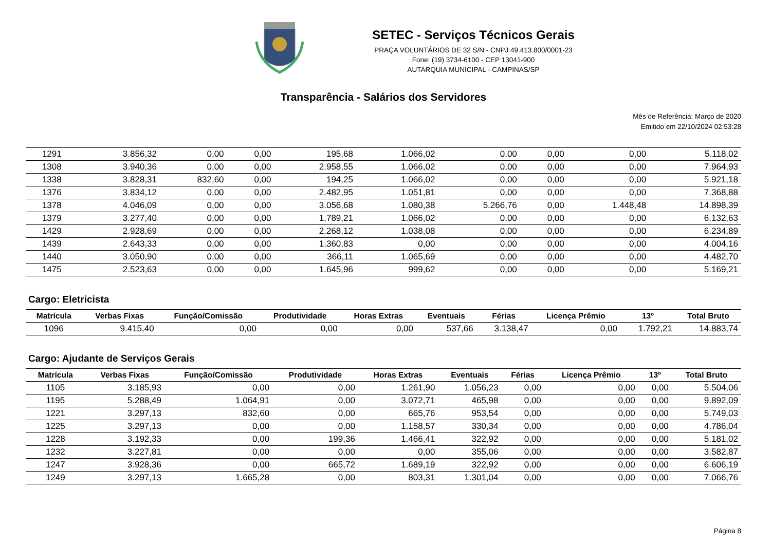SETEC - Serviços Técnicos Gerais
PRAÇA VOLUNTÁRIOS DE 32 S/N - CNPJ 49.413.800/0001-23
Fone: (19) 3734-6100 - CEP 13041-900
AUTARQUIA MUNICIPAL - CAMPINAS/SP
Transparência - Salários dos Servidores
Mês de Referência: Março de 2020
Emitido em 22/10/2024 02:53:28
| 1291 | 3.856,32 | 0,00 | 0,00 | 195,68 | 1.066,02 | 0,00 | 0,00 | 0,00 | 5.118,02 |
| 1308 | 3.940,36 | 0,00 | 0,00 | 2.958,55 | 1.066,02 | 0,00 | 0,00 | 0,00 | 7.964,93 |
| 1338 | 3.828,31 | 832,60 | 0,00 | 194,25 | 1.066,02 | 0,00 | 0,00 | 0,00 | 5.921,18 |
| 1376 | 3.834,12 | 0,00 | 0,00 | 2.482,95 | 1.051,81 | 0,00 | 0,00 | 0,00 | 7.368,88 |
| 1378 | 4.046,09 | 0,00 | 0,00 | 3.056,68 | 1.080,38 | 5.266,76 | 0,00 | 1.448,48 | 14.898,39 |
| 1379 | 3.277,40 | 0,00 | 0,00 | 1.789,21 | 1.066,02 | 0,00 | 0,00 | 0,00 | 6.132,63 |
| 1429 | 2.928,69 | 0,00 | 0,00 | 2.268,12 | 1.038,08 | 0,00 | 0,00 | 0,00 | 6.234,89 |
| 1439 | 2.643,33 | 0,00 | 0,00 | 1.360,83 | 0,00 | 0,00 | 0,00 | 0,00 | 4.004,16 |
| 1440 | 3.050,90 | 0,00 | 0,00 | 366,11 | 1.065,69 | 0,00 | 0,00 | 0,00 | 4.482,70 |
| 1475 | 2.523,63 | 0,00 | 0,00 | 1.645,96 | 999,62 | 0,00 | 0,00 | 0,00 | 5.169,21 |
Cargo: Eletricista
| Matrícula | Verbas Fixas | Função/Comissão | Produtividade | Horas Extras | Eventuais | Férias | Licença Prêmio | 13º | Total Bruto |
| --- | --- | --- | --- | --- | --- | --- | --- | --- | --- |
| 1096 | 9.415,40 | 0,00 | 0,00 | 0,00 | 537,66 | 3.138,47 | 0,00 | 1.792,21 | 14.883,74 |
Cargo: Ajudante de Serviços Gerais
| Matrícula | Verbas Fixas | Função/Comissão | Produtividade | Horas Extras | Eventuais | Férias | Licença Prêmio | 13º | Total Bruto |
| --- | --- | --- | --- | --- | --- | --- | --- | --- | --- |
| 1105 | 3.185,93 | 0,00 | 0,00 | 1.261,90 | 1.056,23 | 0,00 | 0,00 | 0,00 | 5.504,06 |
| 1195 | 5.288,49 | 1.064,91 | 0,00 | 3.072,71 | 465,98 | 0,00 | 0,00 | 0,00 | 9.892,09 |
| 1221 | 3.297,13 | 832,60 | 0,00 | 665,76 | 953,54 | 0,00 | 0,00 | 0,00 | 5.749,03 |
| 1225 | 3.297,13 | 0,00 | 0,00 | 1.158,57 | 330,34 | 0,00 | 0,00 | 0,00 | 4.786,04 |
| 1228 | 3.192,33 | 0,00 | 199,36 | 1.466,41 | 322,92 | 0,00 | 0,00 | 0,00 | 5.181,02 |
| 1232 | 3.227,81 | 0,00 | 0,00 | 0,00 | 355,06 | 0,00 | 0,00 | 0,00 | 3.582,87 |
| 1247 | 3.928,36 | 0,00 | 665,72 | 1.689,19 | 322,92 | 0,00 | 0,00 | 0,00 | 6.606,19 |
| 1249 | 3.297,13 | 1.665,28 | 0,00 | 803,31 | 1.301,04 | 0,00 | 0,00 | 0,00 | 7.066,76 |
Página 8